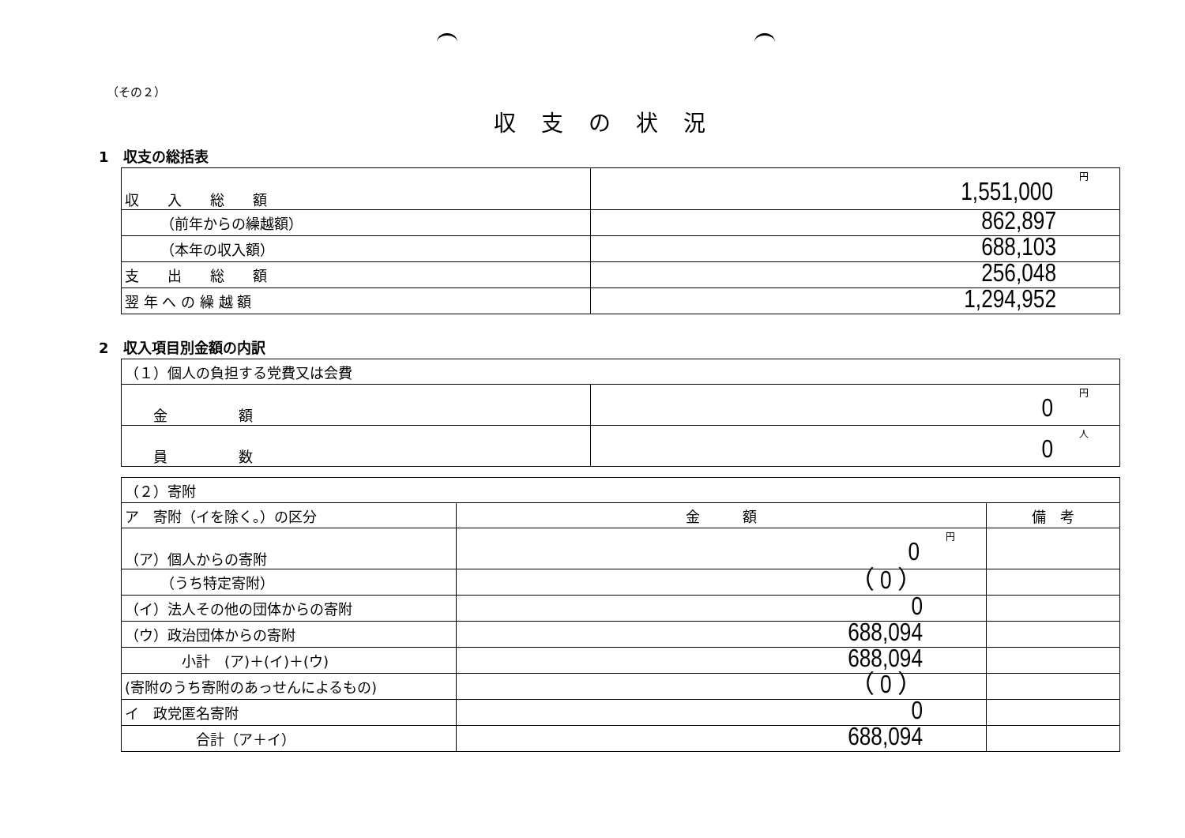（その２）
収支の状況
1　収支の総括表
| 収 入 総 額 | 円 1,551,000 |
| （前年からの繰越額） | 862,897 |
| （本年の収入額） | 688,103 |
| 支 出 総 額 | 256,048 |
| 翌 年 へ の 繰 越 額 | 1,294,952 |
2　収入項目別金額の内訳
| （１）個人の負担する党費又は会費 | |
| 金 額 | 円 0 |
| 員 数 | 人 0 |
| （２）寄附 | | |
| ア 寄附（イを除く。）の区分 | 金 額 | 備 考 |
| （ア）個人からの寄附 | 円 0 | |
| （うち特定寄附） | （ 0 ） | |
| （イ）法人その他の団体からの寄附 | 0 | |
| （ウ）政治団体からの寄附 | 688,094 | |
| 小計 (ア)＋(イ)＋(ウ) | 688,094 | |
| (寄附のうち寄附のあっせんによるもの) | （ 0 ） | |
| イ 政党匿名寄附 | 0 | |
| 合計（ア＋イ） | 688,094 | |